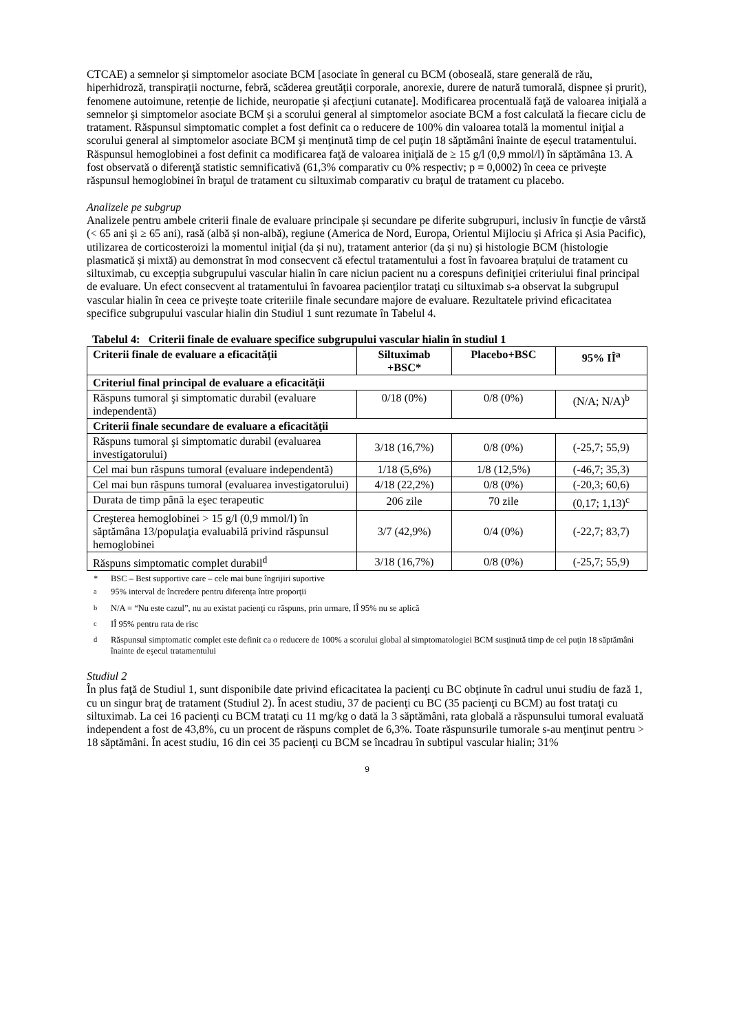CTCAE) a semnelor și simptomelor asociate BCM [asociate în general cu BCM (oboseală, stare generală de rău, hiperhidroză, transpirații nocturne, febră, scăderea greutăţii corporale, anorexie, durere de natură tumorală, dispnee și prurit), fenomene autoimune, retenție de lichide, neuropatie și afecţiuni cutanate]. Modificarea procentuală faţă de valoarea iniţială a semnelor şi simptomelor asociate BCM și a scorului general al simptomelor asociate BCM a fost calculată la fiecare ciclu de tratament. Răspunsul simptomatic complet a fost definit ca o reducere de 100% din valoarea totală la momentul iniţial a scorului general al simptomelor asociate BCM şi menţinută timp de cel puţin 18 săptămâni înainte de eșecul tratamentului.
Răspunsul hemoglobinei a fost definit ca modificarea faţă de valoarea iniţială de ≥ 15 g/l (0,9 mmol/l) în săptămâna 13. A fost observată o diferenţă statistic semnificativă (61,3% comparativ cu 0% respectiv; p = 0,0002) în ceea ce priveşte răspunsul hemoglobinei în braţul de tratament cu siltuximab comparativ cu braţul de tratament cu placebo.
Analizele pe subgrup
Analizele pentru ambele criterii finale de evaluare principale și secundare pe diferite subgrupuri, inclusiv în funcţie de vârstă (< 65 ani și ≥ 65 ani), rasă (albă și non-albă), regiune (America de Nord, Europa, Orientul Mijlociu și Africa și Asia Pacific), utilizarea de corticosteroizi la momentul iniţial (da și nu), tratament anterior (da și nu) și histologie BCM (histologie plasmatică și mixtă) au demonstrat în mod consecvent că efectul tratamentului a fost în favoarea brațului de tratament cu siltuximab, cu excepția subgrupului vascular hialin în care niciun pacient nu a corespuns definiţiei criteriului final principal de evaluare. Un efect consecvent al tratamentului în favoarea pacienţilor trataţi cu siltuximab s-a observat la subgrupul vascular hialin în ceea ce privește toate criteriile finale secundare majore de evaluare. Rezultatele privind eficacitatea specifice subgrupului vascular hialin din Studiul 1 sunt rezumate în Tabelul 4.
Tabelul 4: Criterii finale de evaluare specifice subgrupului vascular hialin în studiul 1
| Criterii finale de evaluare a eficacităţii | Siltuximab +BSC* | Placebo+BSC | 95% IÎ<sup>a</sup> |
| --- | --- | --- | --- |
| Criteriul final principal de evaluare a eficacităţii | | | |
| Răspuns tumoral şi simptomatic durabil (evaluare independentă) | 0/18 (0%) | 0/8 (0%) | (N/A; N/A)<sup>b</sup> |
| Criterii finale secundare de evaluare a eficacităţii | | | |
| Răspuns tumoral şi simptomatic durabil (evaluarea investigatorului) | 3/18 (16,7%) | 0/8 (0%) | (-25,7; 55,9) |
| Cel mai bun răspuns tumoral (evaluare independentă) | 1/18 (5,6%) | 1/8 (12,5%) | (-46,7; 35,3) |
| Cel mai bun răspuns tumoral (evaluarea investigatorului) | 4/18 (22,2%) | 0/8 (0%) | (-20,3; 60,6) |
| Durata de timp până la eşec terapeutic | 206 zile | 70 zile | (0,17; 1,13)<sup>c</sup> |
| Creşterea hemoglobinei > 15 g/l (0,9 mmol/l) în săptămâna 13/populaţia evaluabilă privind răspunsul hemoglobinei | 3/7 (42,9%) | 0/4 (0%) | (-22,7; 83,7) |
| Răspuns simptomatic complet durabil<sup>d</sup> | 3/18 (16,7%) | 0/8 (0%) | (-25,7; 55,9) |
* BSC – Best supportive care – cele mai bune îngrijiri suportive
<sup>a</sup> 95% interval de încredere pentru diferența între proporţii
<sup>b</sup> N/A = “Nu este cazul”, nu au existat pacienţi cu răspuns, prin urmare, IÎ 95% nu se aplică
<sup>c</sup> IÎ 95% pentru rata de risc
<sup>d</sup> Răspunsul simptomatic complet este definit ca o reducere de 100% a scorului global al simptomatologiei BCM susţinută timp de cel puţin 18 săptămâni înainte de eşecul tratamentului
Studiul 2
În plus faţă de Studiul 1, sunt disponibile date privind eficacitatea la pacienţi cu BC obţinute în cadrul unui studiu de fază 1, cu un singur braţ de tratament (Studiul 2). În acest studiu, 37 de pacienţi cu BC (35 pacienţi cu BCM) au fost trataţi cu siltuximab. La cei 16 pacienţi cu BCM trataţi cu 11 mg/kg o dată la 3 săptămâni, rata globală a răspunsului tumoral evaluată independent a fost de 43,8%, cu un procent de răspuns complet de 6,3%. Toate răspunsurile tumorale s-au menţinut pentru > 18 săptămâni. În acest studiu, 16 din cei 35 pacienţi cu BCM se încadrau în subtipul vascular hialin; 31%
9